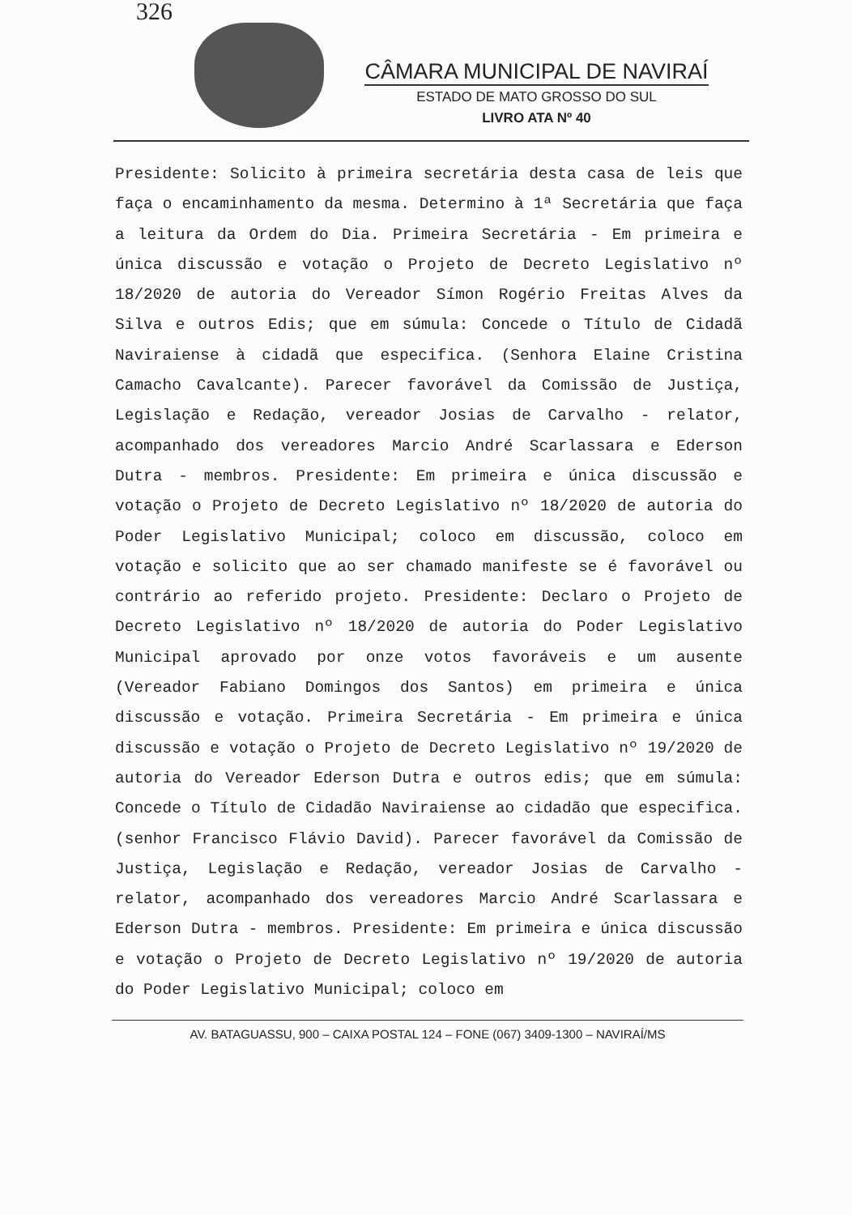326
CÂMARA MUNICIPAL DE NAVIRAÍ
ESTADO DE MATO GROSSO DO SUL
LIVRO ATA Nº 40
Presidente: Solicito à primeira secretária desta casa de leis que faça o encaminhamento da mesma. Determino à 1ª Secretária que faça a leitura da Ordem do Dia. Primeira Secretária - Em primeira e única discussão e votação o Projeto de Decreto Legislativo nº 18/2020 de autoria do Vereador Símon Rogério Freitas Alves da Silva e outros Edis; que em súmula: Concede o Título de Cidadã Naviraiense à cidadã que especifica. (Senhora Elaine Cristina Camacho Cavalcante). Parecer favorável da Comissão de Justiça, Legislação e Redação, vereador Josias de Carvalho - relator, acompanhado dos vereadores Marcio André Scarlassara e Ederson Dutra - membros. Presidente: Em primeira e única discussão e votação o Projeto de Decreto Legislativo nº 18/2020 de autoria do Poder Legislativo Municipal; coloco em discussão, coloco em votação e solicito que ao ser chamado manifeste se é favorável ou contrário ao referido projeto. Presidente: Declaro o Projeto de Decreto Legislativo nº 18/2020 de autoria do Poder Legislativo Municipal aprovado por onze votos favoráveis e um ausente (Vereador Fabiano Domingos dos Santos) em primeira e única discussão e votação. Primeira Secretária - Em primeira e única discussão e votação o Projeto de Decreto Legislativo nº 19/2020 de autoria do Vereador Ederson Dutra e outros edis; que em súmula: Concede o Título de Cidadão Naviraiense ao cidadão que especifica. (senhor Francisco Flávio David). Parecer favorável da Comissão de Justiça, Legislação e Redação, vereador Josias de Carvalho - relator, acompanhado dos vereadores Marcio André Scarlassara e Ederson Dutra - membros. Presidente: Em primeira e única discussão e votação o Projeto de Decreto Legislativo nº 19/2020 de autoria do Poder Legislativo Municipal; coloco em
AV. BATAGUASSU, 900 – CAIXA POSTAL 124 – FONE (067) 3409-1300 – NAVIRAÍ/MS